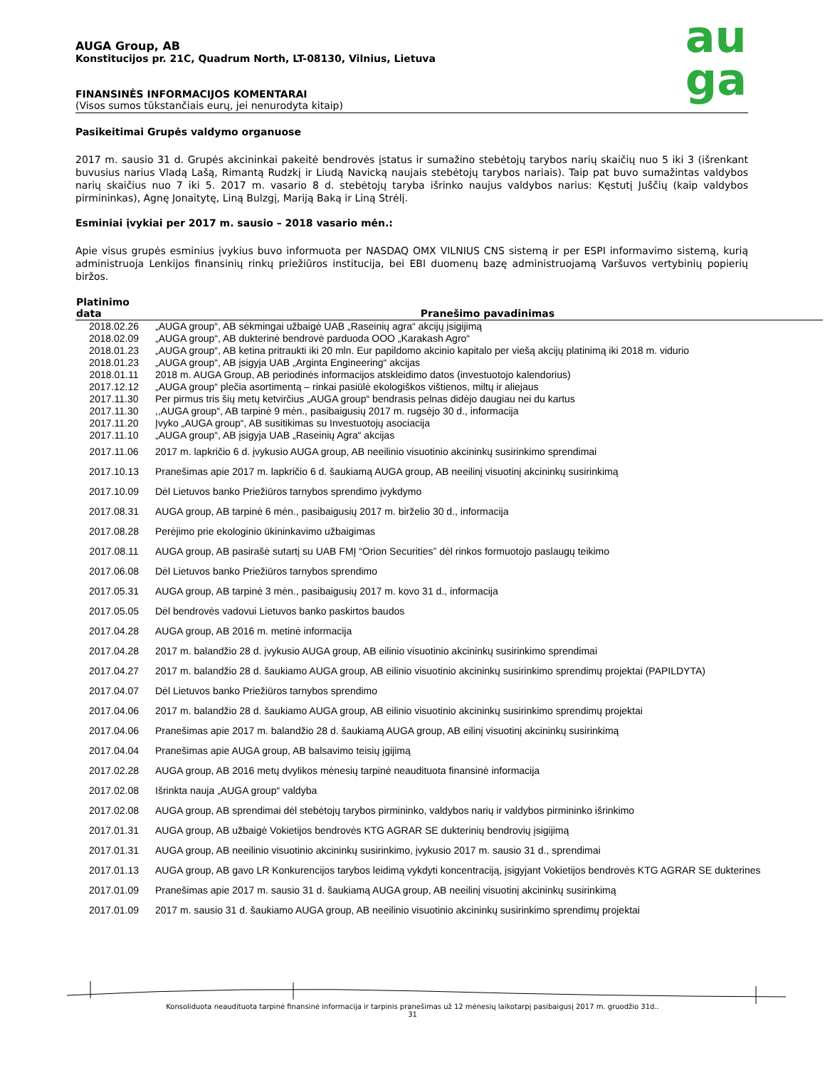au
ga
AUGA Group, AB
Konstitucijos pr. 21C, Quadrum North, LT-08130, Vilnius, Lietuva
FINANSINĖS INFORMACIJOS KOMENTARAI
(Visos sumos tūkstančiais eurų, jei nenurodyta kitaip)
Pasikeitimai Grupės valdymo organuose
2017 m. sausio 31 d. Grupės akcininkai pakeitė bendrovės įstatus ir sumažino stebėtojų tarybos narių skaičių nuo 5 iki 3 (išrenkant buvusius narius Vladą Lašą, Rimantą Rudzkį ir Liudą Navicką naujais stebėtojų tarybos nariais). Taip pat buvo sumažintas valdybos narių skaičius nuo 7 iki 5. 2017 m. vasario 8 d. stebėtojų taryba išrinko naujus valdybos narius: Kęstutį Juščių (kaip valdybos pirmininkas), Agnę Jonaitytę, Liną Bulzgį, Mariją Baką ir Liną Strėlį.
Esminiai įvykiai per 2017 m. sausio – 2018 vasario mėn.:
Apie visus grupės esminius įvykius buvo informuota per NASDAQ OMX VILNIUS CNS sistemą ir per ESPI informavimo sistemą, kurią administruoja Lenkijos finansinių rinkų priežiūros institucija, bei EBI duomenų bazę administruojamą Varšuvos vertybinių popierių biržos.
| Platinimo data | Pranešimo pavadinimas |
| --- | --- |
| 2018.02.26 | „AUGA group“, AB sėkmingai užbaigė UAB „Raseinių agra“ akcijų įsigijimą |
| 2018.02.09 | „AUGA group“, AB dukterinė bendrovė parduoda OOO „Karakash Agro“ |
| 2018.01.23 | „AUGA group“, AB ketina pritraukti iki 20 mln. Eur papildomo akcinio kapitalo per viešą akcijų platinimą iki 2018 m. vidurio |
| 2018.01.23 | „AUGA group“, AB įsigyja UAB „Arginta Engineering“ akcijas |
| 2018.01.11 | 2018 m. AUGA Group, AB periodinės informacijos atskleidimo datos (investuotojo kalendorius) |
| 2017.12.12 | „AUGA group“ plečia asortimentą – rinkai pasiūlė ekologiškos vištienos, miltų ir aliejaus |
| 2017.11.30 | Per pirmus tris šių metų ketvirčius „AUGA group“ bendrasis pelnas didėjo daugiau nei du kartus |
| 2017.11.30 | ,,AUGA group“, AB tarpinė 9 mėn., pasibaigusių 2017 m. rugsėjo 30 d., informacija |
| 2017.11.20 | Įvyko „AUGA group“, AB susitikimas su Investuotojų asociacija |
| 2017.11.10 | „AUGA group“, AB įsigyja UAB „Raseinių Agra“ akcijas |
| 2017.11.06 | 2017 m. lapkričio 6 d. įvykusio AUGA group, AB neeilinio visuotinio akcininkų susirinkimo sprendimai |
| 2017.10.13 | Pranešimas apie 2017 m. lapkričio 6 d. šaukiamą AUGA group, AB neeilinį visuotinį akcininkų susirinkimą |
| 2017.10.09 | Dėl Lietuvos banko Priežiūros tarnybos sprendimo įvykdymo |
| 2017.08.31 | AUGA group, AB tarpinė 6 mėn., pasibaigusių 2017 m. birželio 30 d., informacija |
| 2017.08.28 | Perėjimo prie ekologinio ūkininkavimo užbaigimas |
| 2017.08.11 | AUGA group, AB pasirašė sutartį su UAB FMĮ “Orion Securities” dėl rinkos formuotojo paslaugų teikimo |
| 2017.06.08 | Dėl Lietuvos banko Priežiūros tarnybos sprendimo |
| 2017.05.31 | AUGA group, AB tarpinė 3 mėn., pasibaigusių 2017 m. kovo 31 d., informacija |
| 2017.05.05 | Dėl bendrovės vadovui Lietuvos banko paskirtos baudos |
| 2017.04.28 | AUGA group, AB 2016 m. metinė informacija |
| 2017.04.28 | 2017 m. balandžio 28 d. įvykusio AUGA group, AB eilinio visuotinio akcininkų susirinkimo sprendimai |
| 2017.04.27 | 2017 m. balandžio 28 d. šaukiamo AUGA group, AB eilinio visuotinio akcininkų susirinkimo sprendimų projektai (PAPILDYTA) |
| 2017.04.07 | Dėl Lietuvos banko Priežiūros tarnybos sprendimo |
| 2017.04.06 | 2017 m. balandžio 28 d. šaukiamo AUGA group, AB eilinio visuotinio akcininkų susirinkimo sprendimų projektai |
| 2017.04.06 | Pranešimas apie 2017 m. balandžio 28 d. šaukiamą AUGA group, AB eilinį visuotinį akcininkų susirinkimą |
| 2017.04.04 | Pranešimas apie AUGA group, AB balsavimo teisių įgijimą |
| 2017.02.28 | AUGA group, AB 2016 metų dvylikos mėnesių tarpinė neaudituota finansinė informacija |
| 2017.02.08 | Išrinkta nauja „AUGA group“ valdyba |
| 2017.02.08 | AUGA group, AB sprendimai dėl stebėtojų tarybos pirmininko, valdybos narių ir valdybos pirmininko išrinkimo |
| 2017.01.31 | AUGA group, AB užbaigė Vokietijos bendrovės KTG AGRAR SE dukterinių bendrovių įsigijimą |
| 2017.01.31 | AUGA group, AB neeilinio visuotinio akcininkų susirinkimo, įvykusio 2017 m. sausio 31 d., sprendimai |
| 2017.01.13 | AUGA group, AB gavo LR Konkurencijos tarybos leidimą vykdyti koncentraciją, įsigyjant Vokietijos bendrovės KTG AGRAR SE dukterines |
| 2017.01.09 | Pranešimas apie 2017 m. sausio 31 d. šaukiamą AUGA group, AB neeilinį visuotinį akcininkų susirinkimą |
| 2017.01.09 | 2017 m. sausio 31 d. šaukiamo AUGA group, AB neeilinio visuotinio akcininkų susirinkimo sprendimų projektai |
Konsoliduota neaudituota tarpinė finansinė informacija ir tarpinis pranešimas už 12 mėnesių laikotarpį pasibaigusį 2017 m. gruodžio 31d..
31